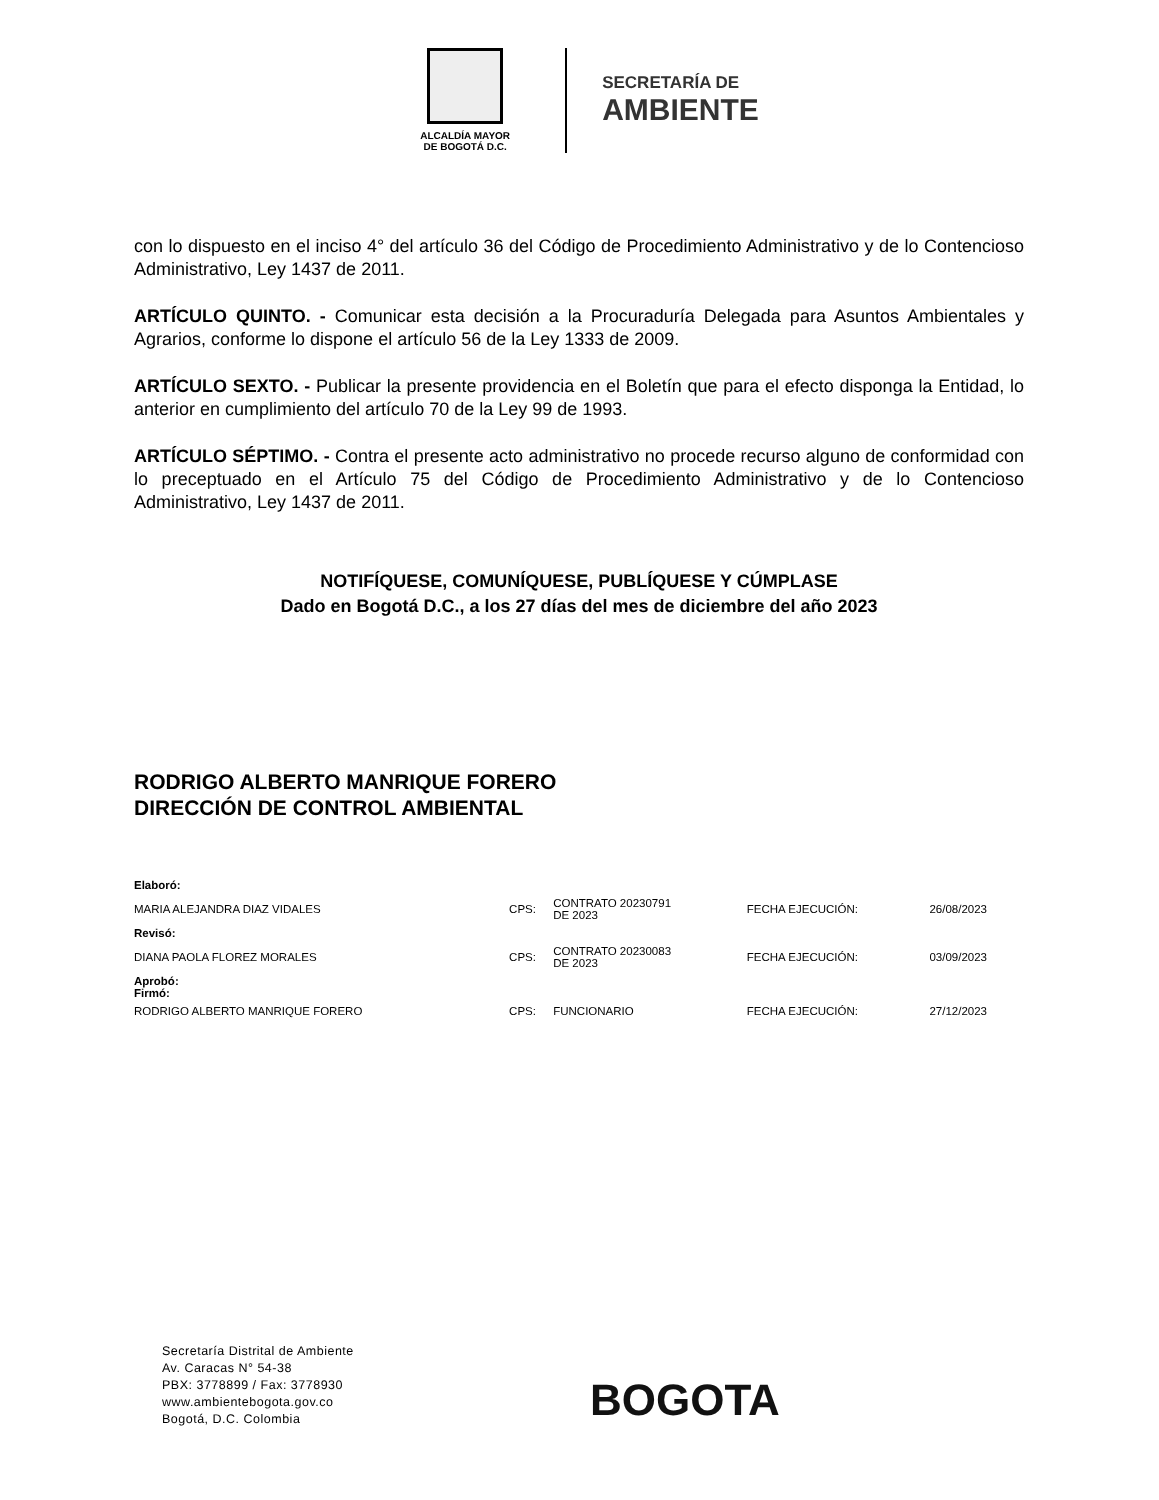ALCALDÍA MAYOR
DE BOGOTÁ D.C.
SECRETARÍA DE
AMBIENTE
con lo dispuesto en el inciso 4° del artículo 36 del Código de Procedimiento Administrativo y de lo Contencioso Administrativo, Ley 1437 de 2011.
ARTÍCULO QUINTO. - Comunicar esta decisión a la Procuraduría Delegada para Asuntos Ambientales y Agrarios, conforme lo dispone el artículo 56 de la Ley 1333 de 2009.
ARTÍCULO SEXTO. - Publicar la presente providencia en el Boletín que para el efecto disponga la Entidad, lo anterior en cumplimiento del artículo 70 de la Ley 99 de 1993.
ARTÍCULO SÉPTIMO. - Contra el presente acto administrativo no procede recurso alguno de conformidad con lo preceptuado en el Artículo 75 del Código de Procedimiento Administrativo y de lo Contencioso Administrativo, Ley 1437 de 2011.
NOTIFÍQUESE, COMUNÍQUESE, PUBLÍQUESE Y CÚMPLASE
Dado en Bogotá D.C., a los 27 días del mes de diciembre del año 2023
RODRIGO ALBERTO MANRIQUE FORERO
DIRECCIÓN DE CONTROL AMBIENTAL
| Elaboró: | | | | |
| MARIA ALEJANDRA DIAZ VIDALES | CPS: | CONTRATO 20230791 DE 2023 | FECHA EJECUCIÓN: | 26/08/2023 |
| Revisó: | | | | |
| DIANA PAOLA FLOREZ MORALES | CPS: | CONTRATO 20230083 DE 2023 | FECHA EJECUCIÓN: | 03/09/2023 |
| Aprobó: Firmó: | | | | |
| RODRIGO ALBERTO MANRIQUE FORERO | CPS: | FUNCIONARIO | FECHA EJECUCIÓN: | 27/12/2023 |
Secretaría Distrital de Ambiente
Av. Caracas N° 54-38
PBX: 3778899 / Fax: 3778930
www.ambientebogota.gov.co
Bogotá, D.C. Colombia
BOGOTA